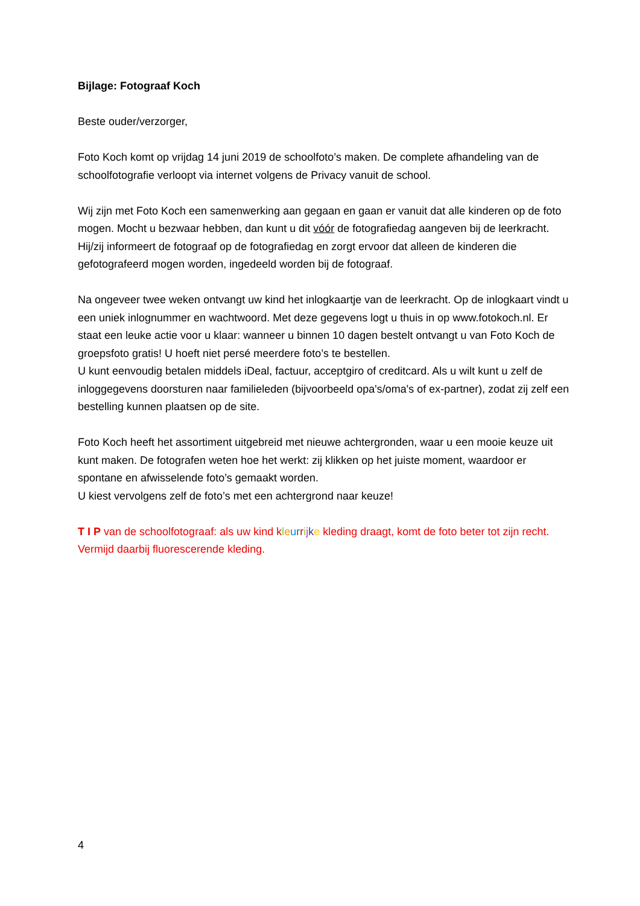Bijlage: Fotograaf Koch
Beste ouder/verzorger,
Foto Koch komt op vrijdag 14 juni 2019 de schoolfoto’s maken. De complete afhandeling van de schoolfotografie verloopt via internet volgens de Privacy vanuit de school.
Wij zijn met Foto Koch een samenwerking aan gegaan en gaan er vanuit dat alle kinderen op de foto mogen. Mocht u bezwaar hebben, dan kunt u dit vóór de fotografiedag aangeven bij de leerkracht. Hij/zij informeert de fotograaf op de fotografiedag en zorgt ervoor dat alleen de kinderen die gefotografeerd mogen worden, ingedeeld worden bij de fotograaf.
Na ongeveer twee weken ontvangt uw kind het inlogkaartje van de leerkracht. Op de inlogkaart vindt u een uniek inlognummer en wachtwoord. Met deze gegevens logt u thuis in op www.fotokoch.nl. Er staat een leuke actie voor u klaar: wanneer u binnen 10 dagen bestelt ontvangt u van Foto Koch de groepsfoto gratis! U hoeft niet persé meerdere foto’s te bestellen.
U kunt eenvoudig betalen middels iDeal, factuur, acceptgiro of creditcard. Als u wilt kunt u zelf de inloggegevens doorsturen naar familieleden (bijvoorbeeld opa's/oma's of ex-partner), zodat zij zelf een bestelling kunnen plaatsen op de site.
Foto Koch heeft het assortiment uitgebreid met nieuwe achtergronden, waar u een mooie keuze uit kunt maken. De fotografen weten hoe het werkt: zij klikken op het juiste moment, waardoor er spontane en afwisselende foto’s gemaakt worden.
U kiest vervolgens zelf de foto’s met een achtergrond naar keuze!
T I P van de schoolfotograaf: als uw kind kleurrijke kleding draagt, komt de foto beter tot zijn recht. Vermijd daarbij fluorescerende kleding.
4